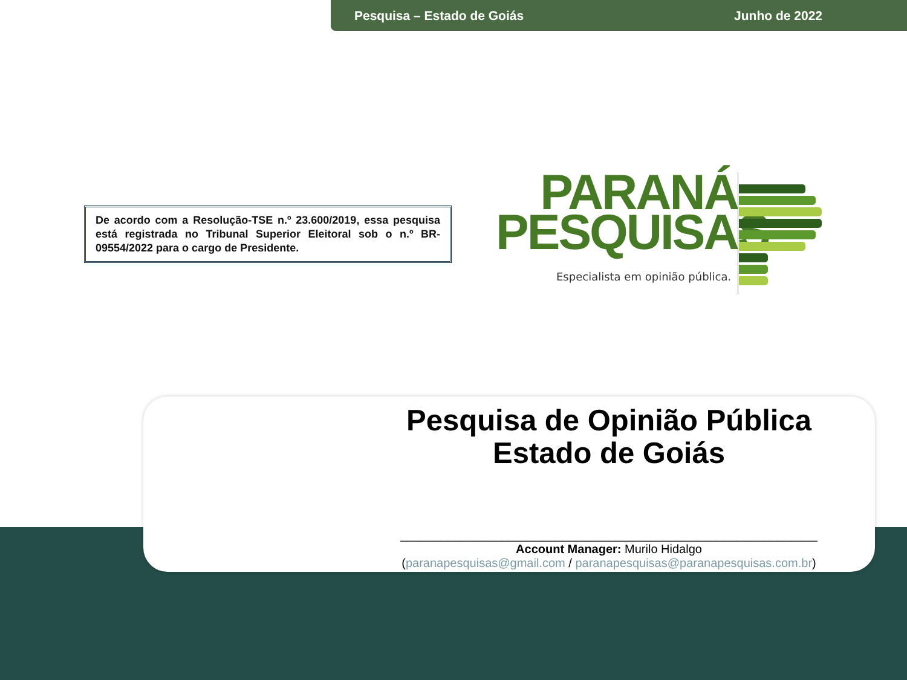Pesquisa – Estado de Goiás Junho de 2022
De acordo com a Resolução-TSE n.º 23.600/2019, essa pesquisa está registrada no Tribunal Superior Eleitoral sob o n.º BR-09554/2022 para o cargo de Presidente.
PARANÁ
PESQUISAS
Especialista em opinião pública.
Pesquisa de Opinião Pública
Estado de Goiás
______________________________________________________________
Account Manager: Murilo Hidalgo
(paranapesquisas@gmail.com / paranapesquisas@paranapesquisas.com.br)